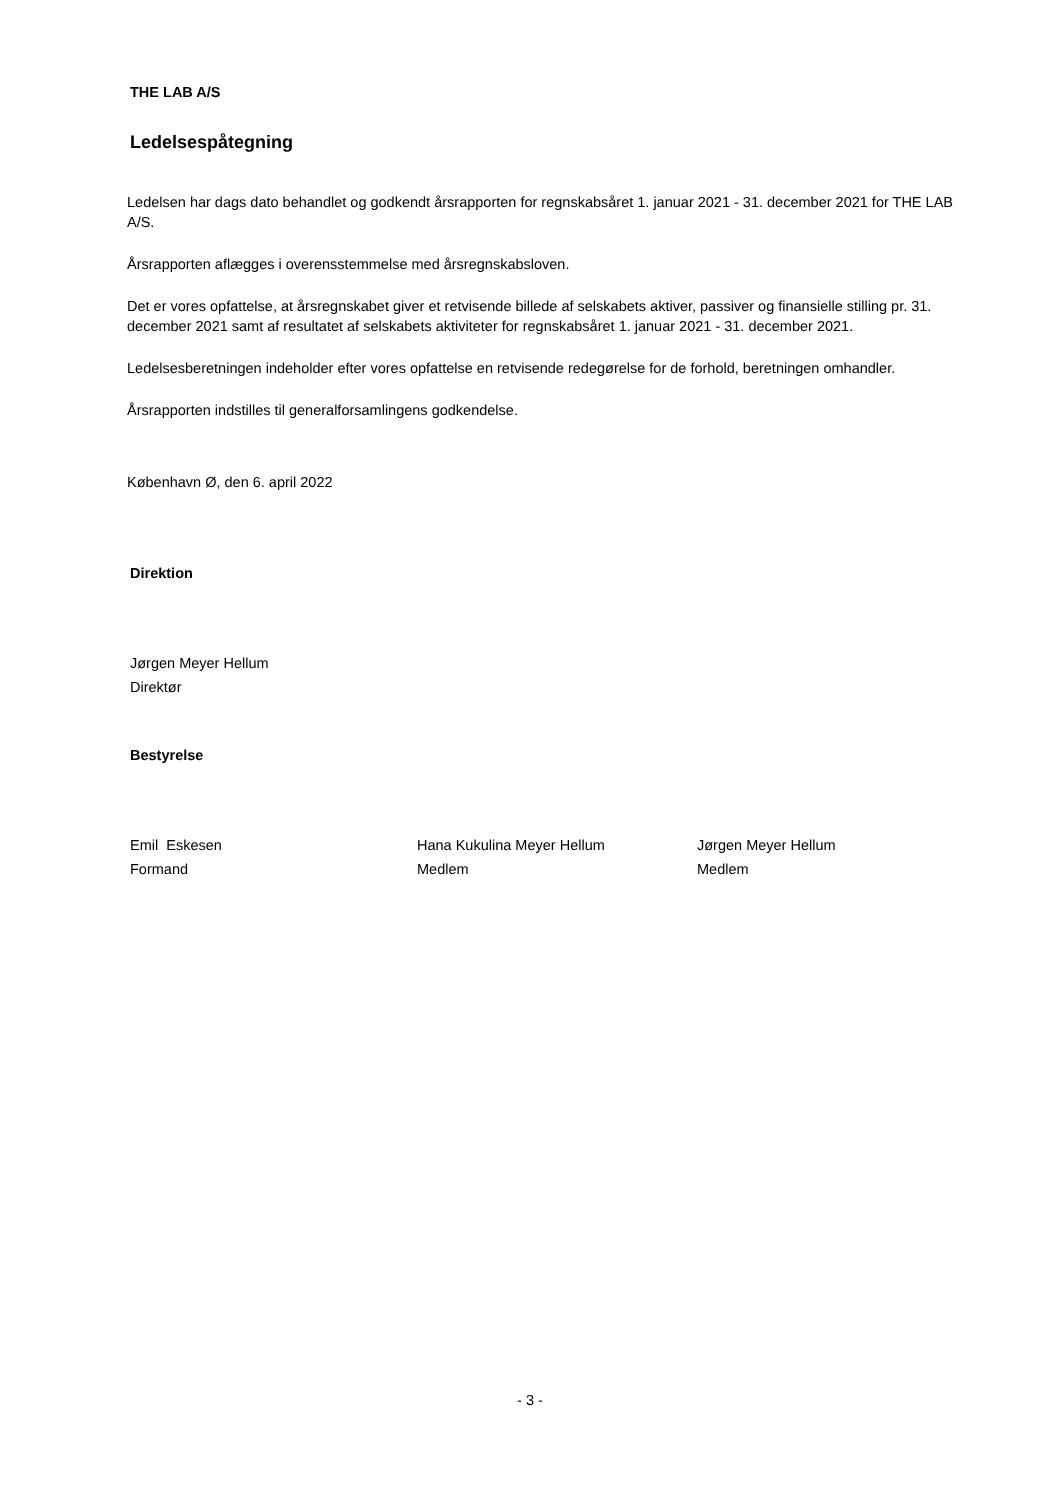THE LAB A/S
Ledelsespåtegning
Ledelsen har dags dato behandlet og godkendt årsrapporten for regnskabsåret 1. januar 2021 - 31. december 2021 for THE LAB A/S.
Årsrapporten aflægges i overensstemmelse med årsregnskabsloven.
Det er vores opfattelse, at årsregnskabet giver et retvisende billede af selskabets aktiver, passiver og finansielle stilling pr. 31. december 2021 samt af resultatet af selskabets aktiviteter for regnskabsåret 1. januar 2021 - 31. december 2021.
Ledelsesberetningen indeholder efter vores opfattelse en retvisende redegørelse for de forhold, beretningen omhandler.
Årsrapporten indstilles til generalforsamlingens godkendelse.
København Ø, den 6. april 2022
Direktion
Jørgen Meyer Hellum
Direktør
Bestyrelse
Emil Eskesen
Formand
Hana Kukulina Meyer Hellum
Medlem
Jørgen Meyer Hellum
Medlem
- 3 -